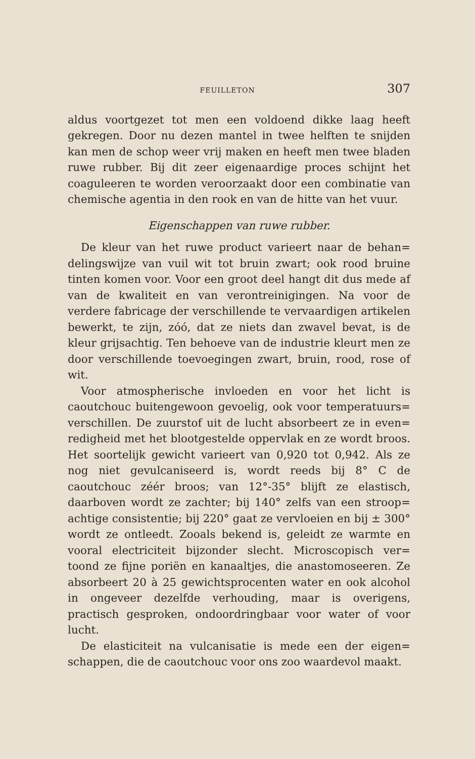FEUILLETON 307
aldus voortgezet tot men een voldoend dikke laag heeft gekregen. Door nu dezen mantel in twee helften te snijden kan men de schop weer vrij maken en heeft men twee bladen ruwe rubber. Bij dit zeer eigenaardige proces schijnt het coaguleeren te worden veroorzaakt door een combinatie van chemische agentia in den rook en van de hitte van het vuur.
Eigenschappen van ruwe rubber.
De kleur van het ruwe product varieert naar de behan= delingswijze van vuil wit tot bruin zwart; ook rood bruine tinten komen voor. Voor een groot deel hangt dit dus mede af van de kwaliteit en van verontreinigingen. Na voor de verdere fabricage der verschillende te vervaardigen artikelen bewerkt, te zijn, zóó, dat ze niets dan zwavel bevat, is de kleur grijsachtig. Ten behoeve van de industrie kleurt men ze door verschillende toevoegingen zwart, bruin, rood, rose of wit.
Voor atmospherische invloeden en voor het licht is caoutchouc buitengewoon gevoelig, ook voor temperatuurs= verschillen. De zuurstof uit de lucht absorbeert ze in even= redigheid met het blootgestelde oppervlak en ze wordt broos. Het soortelijk gewicht varieert van 0,920 tot 0,942. Als ze nog niet gevulcaniseerd is, wordt reeds bij 8° C de caoutchouc zéér broos; van 12°-35° blijft ze elastisch, daarboven wordt ze zachter; bij 140° zelfs van een stroop= achtige consistentie; bij 220° gaat ze vervloeien en bij ± 300° wordt ze ontleedt. Zooals bekend is, geleidt ze warmte en vooral electriciteit bijzonder slecht. Microscopisch ver= toond ze fijne poriën en kanaaltjes, die anastomoseeren. Ze absorbeert 20 à 25 gewichtsprocenten water en ook alcohol in ongeveer dezelfde verhouding, maar is overigens, practisch gesproken, ondoordringbaar voor water of voor lucht.
De elasticiteit na vulcanisatie is mede een der eigen= schappen, die de caoutchouc voor ons zoo waardevol maakt.